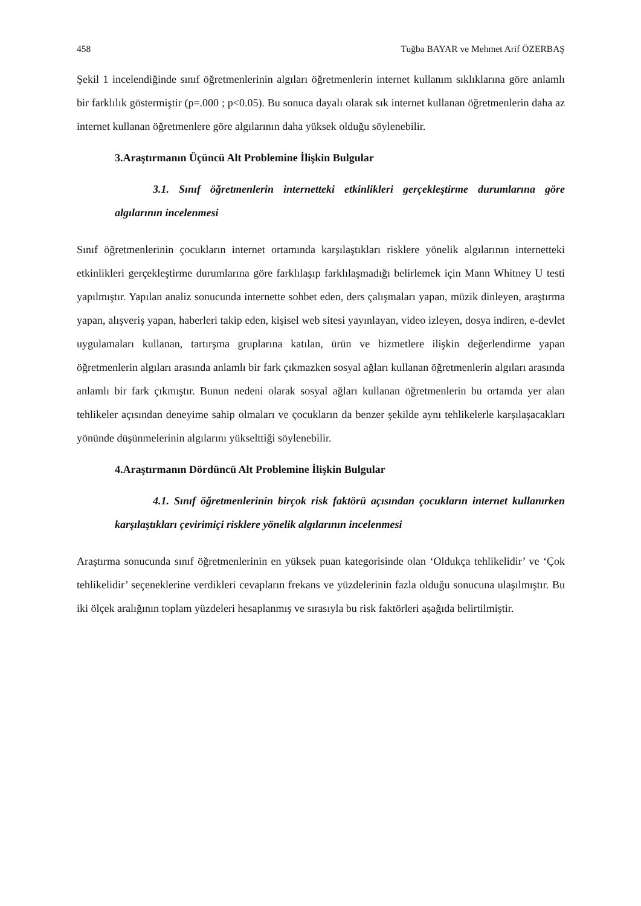458 Tuğba BAYAR ve Mehmet Arif ÖZERBAŞ
Şekil 1 incelendiğinde sınıf öğretmenlerinin algıları öğretmenlerin internet kullanım sıklıklarına göre anlamlı bir farklılık göstermiştir (p=.000 ; p<0.05). Bu sonuca dayalı olarak sık internet kullanan öğretmenlerin daha az internet kullanan öğretmenlere göre algılarının daha yüksek olduğu söylenebilir.
3.Araştırmanın Üçüncü Alt Problemine İlişkin Bulgular
3.1. Sınıf öğretmenlerin internetteki etkinlikleri gerçekleştirme durumlarına göre algılarının incelenmesi
Sınıf öğretmenlerinin çocukların internet ortamında karşılaştıkları risklere yönelik algılarının internetteki etkinlikleri gerçekleştirme durumlarına göre farklılaşıp farklılaşmadığı belirlemek için Mann Whitney U testi yapılmıştır. Yapılan analiz sonucunda internette sohbet eden, ders çalışmaları yapan, müzik dinleyen, araştırma yapan, alışveriş yapan, haberleri takip eden, kişisel web sitesi yayınlayan, video izleyen, dosya indiren, e-devlet uygulamaları kullanan, tartırşma gruplarına katılan, ürün ve hizmetlere ilişkin değerlendirme yapan öğretmenlerin algıları arasında anlamlı bir fark çıkmazken sosyal ağları kullanan öğretmenlerin algıları arasında anlamlı bir fark çıkmıştır. Bunun nedeni olarak sosyal ağları kullanan öğretmenlerin bu ortamda yer alan tehlikeler açısından deneyime sahip olmaları ve çocukların da benzer şekilde aynı tehlikelerle karşılaşacakları yönünde düşünmelerinin algılarını yükselttiği söylenebilir.
4.Araştırmanın Dördüncü Alt Problemine İlişkin Bulgular
4.1. Sınıf öğretmenlerinin birçok risk faktörü açısından çocukların internet kullanırken karşılaştıkları çevirimiçi risklere yönelik algılarının incelenmesi
Araştırma sonucunda sınıf öğretmenlerinin en yüksek puan kategorisinde olan ‘Oldukça tehlikelidir’ ve ‘Çok tehlikelidir’ seçeneklerine verdikleri cevapların frekans ve yüzdelerinin fazla olduğu sonucuna ulaşılmıştır. Bu iki ölçek aralığının toplam yüzdeleri hesaplanmış ve sırasıyla bu risk faktörleri aşağıda belirtilmiştir.